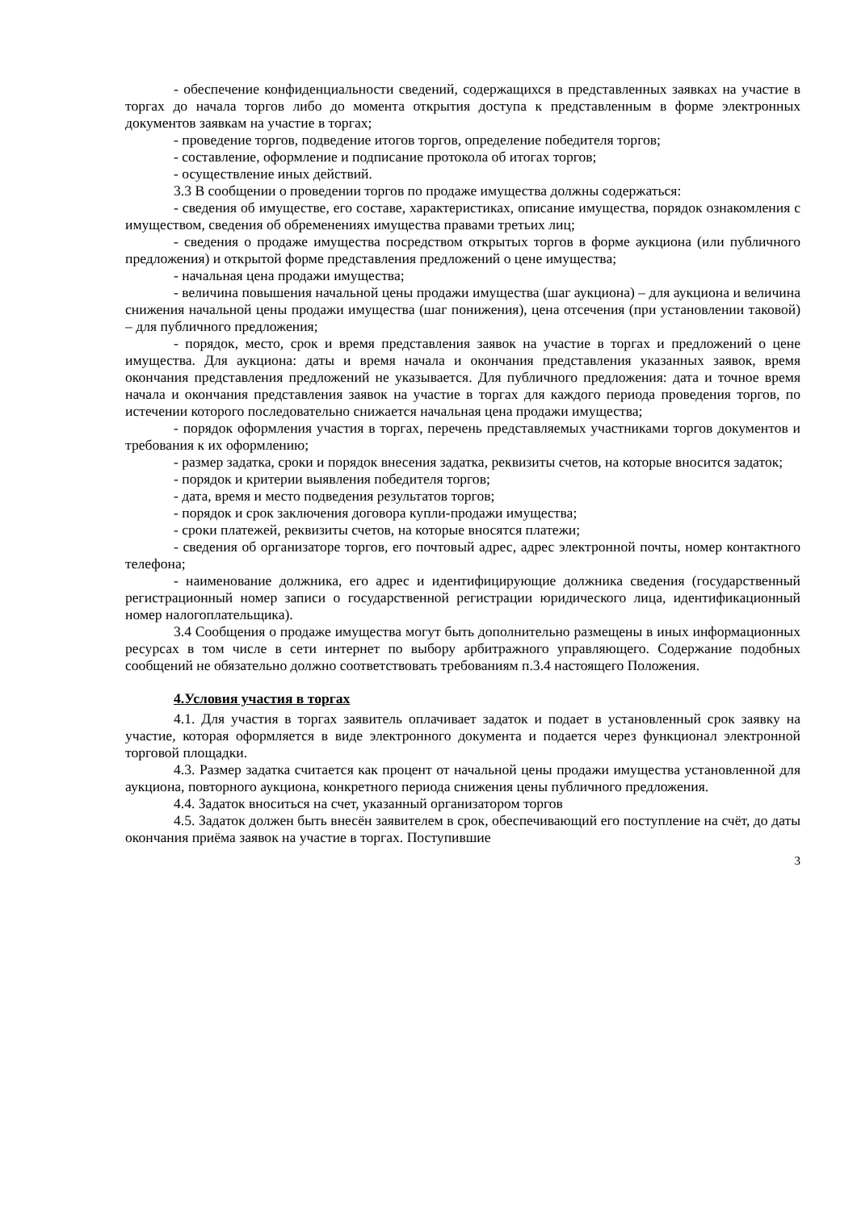- обеспечение конфиденциальности сведений, содержащихся в представленных заявках на участие в торгах до начала торгов либо до момента открытия доступа к представленным в форме электронных документов заявкам на участие в торгах;
- проведение торгов, подведение итогов торгов, определение победителя торгов;
- составление, оформление и подписание протокола об итогах торгов;
- осуществление иных действий.
3.3 В сообщении о проведении торгов по продаже имущества должны содержаться:
- сведения об имуществе, его составе, характеристиках, описание имущества, порядок ознакомления с имуществом, сведения об обременениях имущества правами третьих лиц;
- сведения о продаже имущества посредством открытых торгов в форме аукциона (или публичного предложения) и открытой форме представления предложений о цене имущества;
- начальная цена продажи имущества;
- величина повышения начальной цены продажи имущества (шаг аукциона) – для аукциона и величина снижения начальной цены продажи имущества (шаг понижения), цена отсечения (при установлении таковой) – для публичного предложения;
- порядок, место, срок и время представления заявок на участие в торгах и предложений о цене имущества. Для аукциона: даты и время начала и окончания представления указанных заявок, время окончания представления предложений не указывается. Для публичного предложения: дата и точное время начала и окончания представления заявок на участие в торгах для каждого периода проведения торгов, по истечении которого последовательно снижается начальная цена продажи имущества;
- порядок оформления участия в торгах, перечень представляемых участниками торгов документов и требования к их оформлению;
- размер задатка, сроки и порядок внесения задатка, реквизиты счетов, на которые вносится задаток;
- порядок и критерии выявления победителя торгов;
- дата, время и место подведения результатов торгов;
- порядок и срок заключения договора купли-продажи имущества;
- сроки платежей, реквизиты счетов, на которые вносятся платежи;
- сведения об организаторе торгов, его почтовый адрес, адрес электронной почты, номер контактного телефона;
- наименование должника, его адрес и идентифицирующие должника сведения (государственный регистрационный номер записи о государственной регистрации юридического лица, идентификационный номер налогоплательщика).
3.4 Сообщения о продаже имущества могут быть дополнительно размещены в иных информационных ресурсах в том числе в сети интернет по выбору арбитражного управляющего. Содержание подобных сообщений не обязательно должно соответствовать требованиям п.3.4 настоящего Положения.
4.Условия участия в торгах
4.1. Для участия в торгах заявитель оплачивает задаток и подает в установленный срок заявку на участие, которая оформляется в виде электронного документа и подается через функционал электронной торговой площадки.
4.3. Размер задатка считается как процент от начальной цены продажи имущества установленной для аукциона, повторного аукциона, конкретного периода снижения цены публичного предложения.
4.4. Задаток вноситься на счет, указанный организатором торгов
4.5. Задаток должен быть внесён заявителем в срок, обеспечивающий его поступление на счёт, до даты окончания приёма заявок на участие в торгах. Поступившие
3